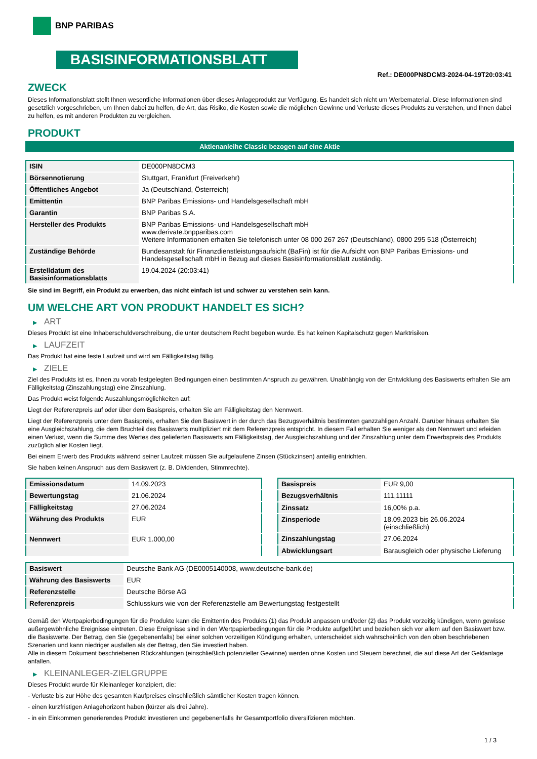BNP PARIBAS
BASISINFORMATIONSBLATT
Ref.: DE000PN8DCM3-2024-04-19T20:03:41
ZWECK
Dieses Informationsblatt stellt Ihnen wesentliche Informationen über dieses Anlageprodukt zur Verfügung. Es handelt sich nicht um Werbematerial. Diese Informationen sind gesetzlich vorgeschrieben, um Ihnen dabei zu helfen, die Art, das Risiko, die Kosten sowie die möglichen Gewinne und Verluste dieses Produkts zu verstehen, und Ihnen dabei zu helfen, es mit anderen Produkten zu vergleichen.
PRODUKT
Aktienanleihe Classic bezogen auf eine Aktie
| ISIN | DE000PN8DCM3 |
| Börsennotierung | Stuttgart, Frankfurt (Freiverkehr) |
| Öffentliches Angebot | Ja (Deutschland, Österreich) |
| Emittentin | BNP Paribas Emissions- und Handelsgesellschaft mbH |
| Garantin | BNP Paribas S.A. |
| Hersteller des Produkts | BNP Paribas Emissions- und Handelsgesellschaft mbH www.derivate.bnpparibas.com Weitere Informationen erhalten Sie telefonisch unter 08 000 267 267 (Deutschland), 0800 295 518 (Österreich) |
| Zuständige Behörde | Bundesanstalt für Finanzdienstleistungsaufsicht (BaFin) ist für die Aufsicht von BNP Paribas Emissions- und Handelsgesellschaft mbH in Bezug auf dieses Basisinformationsblatt zuständig. |
| Erstelldatum des Basisinformationsblatts | 19.04.2024 (20:03:41) |
Sie sind im Begriff, ein Produkt zu erwerben, das nicht einfach ist und schwer zu verstehen sein kann.
UM WELCHE ART VON PRODUKT HANDELT ES SICH?
▶ ART
Dieses Produkt ist eine Inhaberschuldverschreibung, die unter deutschem Recht begeben wurde. Es hat keinen Kapitalschutz gegen Marktrisiken.
▶ LAUFZEIT
Das Produkt hat eine feste Laufzeit und wird am Fälligkeitstag fällig.
▶ ZIELE
Ziel des Produkts ist es, Ihnen zu vorab festgelegten Bedingungen einen bestimmten Anspruch zu gewähren. Unabhängig von der Entwicklung des Basiswerts erhalten Sie am Fälligkeitstag (Zinszahlungstag) eine Zinszahlung.
Das Produkt weist folgende Auszahlungsmöglichkeiten auf:
Liegt der Referenzpreis auf oder über dem Basispreis, erhalten Sie am Fälligkeitstag den Nennwert.
Liegt der Referenzpreis unter dem Basispreis, erhalten Sie den Basiswert in der durch das Bezugsverhältnis bestimmten ganzzahligen Anzahl. Darüber hinaus erhalten Sie eine Ausgleichszahlung, die dem Bruchteil des Basiswerts multipliziert mit dem Referenzpreis entspricht. In diesem Fall erhalten Sie weniger als den Nennwert und erleiden einen Verlust, wenn die Summe des Wertes des gelieferten Basiswerts am Fälligkeitstag, der Ausgleichszahlung und der Zinszahlung unter dem Erwerbspreis des Produkts zuzüglich aller Kosten liegt.
Bei einem Erwerb des Produkts während seiner Laufzeit müssen Sie aufgelaufene Zinsen (Stückzinsen) anteilig entrichten.
Sie haben keinen Anspruch aus dem Basiswert (z. B. Dividenden, Stimmrechte).
| Emissionsdatum | 14.09.2023 |
| Bewertungstag | 21.06.2024 |
| Fälligkeitstag | 27.06.2024 |
| Währung des Produkts | EUR |
| Nennwert | EUR 1.000,00 |
| Basispreis | EUR 9,00 |
| Bezugsverhältnis | 111,11111 |
| Zinssatz | 16,00% p.a. |
| Zinsperiode | 18.09.2023 bis 26.06.2024 (einschließlich) |
| Zinszahlungstag | 27.06.2024 |
| Abwicklungsart | Barausgleich oder physische Lieferung |
| Basiswert | Deutsche Bank AG (DE0005140008, www.deutsche-bank.de) |
| Währung des Basiswerts | EUR |
| Referenzstelle | Deutsche Börse AG |
| Referenzpreis | Schlusskurs wie von der Referenzstelle am Bewertungstag festgestellt |
Gemäß den Wertpapierbedingungen für die Produkte kann die Emittentin des Produkts (1) das Produkt anpassen und/oder (2) das Produkt vorzeitig kündigen, wenn gewisse außergewöhnliche Ereignisse eintreten. Diese Ereignisse sind in den Wertpapierbedingungen für die Produkte aufgeführt und beziehen sich vor allem auf den Basiswert bzw. die Basiswerte. Der Betrag, den Sie (gegebenenfalls) bei einer solchen vorzeitigen Kündigung erhalten, unterscheidet sich wahrscheinlich von den oben beschriebenen Szenarien und kann niedriger ausfallen als der Betrag, den Sie investiert haben.
Alle in diesem Dokument beschriebenen Rückzahlungen (einschließlich potenzieller Gewinne) werden ohne Kosten und Steuern berechnet, die auf diese Art der Geldanlage anfallen.
▶ KLEINANLEGER-ZIELGRUPPE
Dieses Produkt wurde für Kleinanleger konzipiert, die:
- Verluste bis zur Höhe des gesamten Kaufpreises einschließlich sämtlicher Kosten tragen können.
- einen kurzfristigen Anlagehorizont haben (kürzer als drei Jahre).
- in ein Einkommen generierendes Produkt investieren und gegebenenfalls ihr Gesamtportfolio diversifizieren möchten.
1 / 3